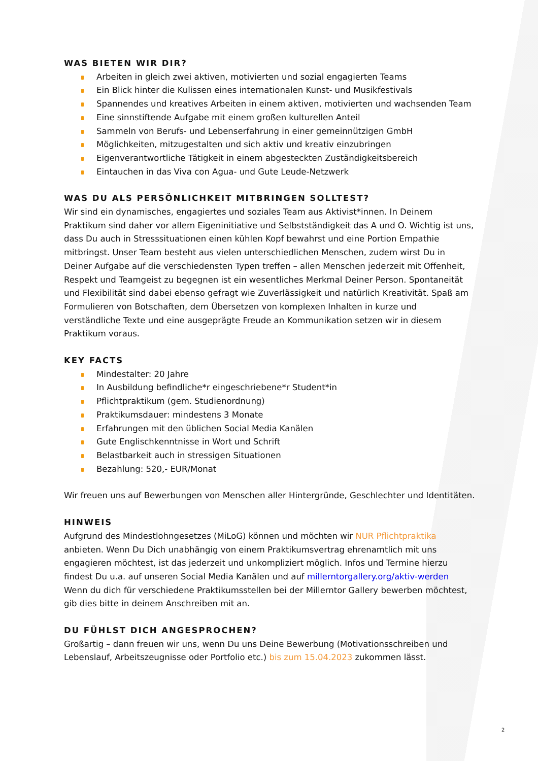WAS BIETEN WIR DIR?
Arbeiten in gleich zwei aktiven, motivierten und sozial engagierten Teams
Ein Blick hinter die Kulissen eines internationalen Kunst- und Musikfestivals
Spannendes und kreatives Arbeiten in einem aktiven, motivierten und wachsenden Team
Eine sinnstiftende Aufgabe mit einem großen kulturellen Anteil
Sammeln von Berufs- und Lebenserfahrung in einer gemeinnützigen GmbH
Möglichkeiten, mitzugestalten und sich aktiv und kreativ einzubringen
Eigenverantwortliche Tätigkeit in einem abgesteckten Zuständigkeitsbereich
Eintauchen in das Viva con Agua- und Gute Leude-Netzwerk
WAS DU ALS PERSÖNLICHKEIT MITBRINGEN SOLLTEST?
Wir sind ein dynamisches, engagiertes und soziales Team aus Aktivist*innen. In Deinem Praktikum sind daher vor allem Eigeninitiative und Selbstständigkeit das A und O. Wichtig ist uns, dass Du auch in Stresssituationen einen kühlen Kopf bewahrst und eine Portion Empathie mitbringst. Unser Team besteht aus vielen unterschiedlichen Menschen, zudem wirst Du in Deiner Aufgabe auf die verschiedensten Typen treffen – allen Menschen jederzeit mit Offenheit, Respekt und Teamgeist zu begegnen ist ein wesentliches Merkmal Deiner Person. Spontaneität und Flexibilität sind dabei ebenso gefragt wie Zuverlässigkeit und natürlich Kreativität. Spaß am Formulieren von Botschaften, dem Übersetzen von komplexen Inhalten in kurze und verständliche Texte und eine ausgeprägte Freude an Kommunikation setzen wir in diesem Praktikum voraus.
KEY FACTS
Mindestalter: 20 Jahre
In Ausbildung befindliche*r eingeschriebene*r Student*in
Pflichtpraktikum (gem. Studienordnung)
Praktikumsdauer: mindestens 3 Monate
Erfahrungen mit den üblichen Social Media Kanälen
Gute Englischkenntnisse in Wort und Schrift
Belastbarkeit auch in stressigen Situationen
Bezahlung: 520,- EUR/Monat
Wir freuen uns auf Bewerbungen von Menschen aller Hintergründe, Geschlechter und Identitäten.
HINWEIS
Aufgrund des Mindestlohngesetzes (MiLoG) können und möchten wir NUR Pflichtpraktika anbieten. Wenn Du Dich unabhängig von einem Praktikumsvertrag ehrenamtlich mit uns engagieren möchtest, ist das jederzeit und unkompliziert möglich. Infos und Termine hierzu findest Du u.a. auf unseren Social Media Kanälen und auf millerntorgallery.org/aktiv-werden
Wenn du dich für verschiedene Praktikumsstellen bei der Millerntor Gallery bewerben möchtest, gib dies bitte in deinem Anschreiben mit an.
DU FÜHLST DICH ANGESPROCHEN?
Großartig – dann freuen wir uns, wenn Du uns Deine Bewerbung (Motivationsschreiben und Lebenslauf, Arbeitszeugnisse oder Portfolio etc.) bis zum 15.04.2023 zukommen lässt.
2